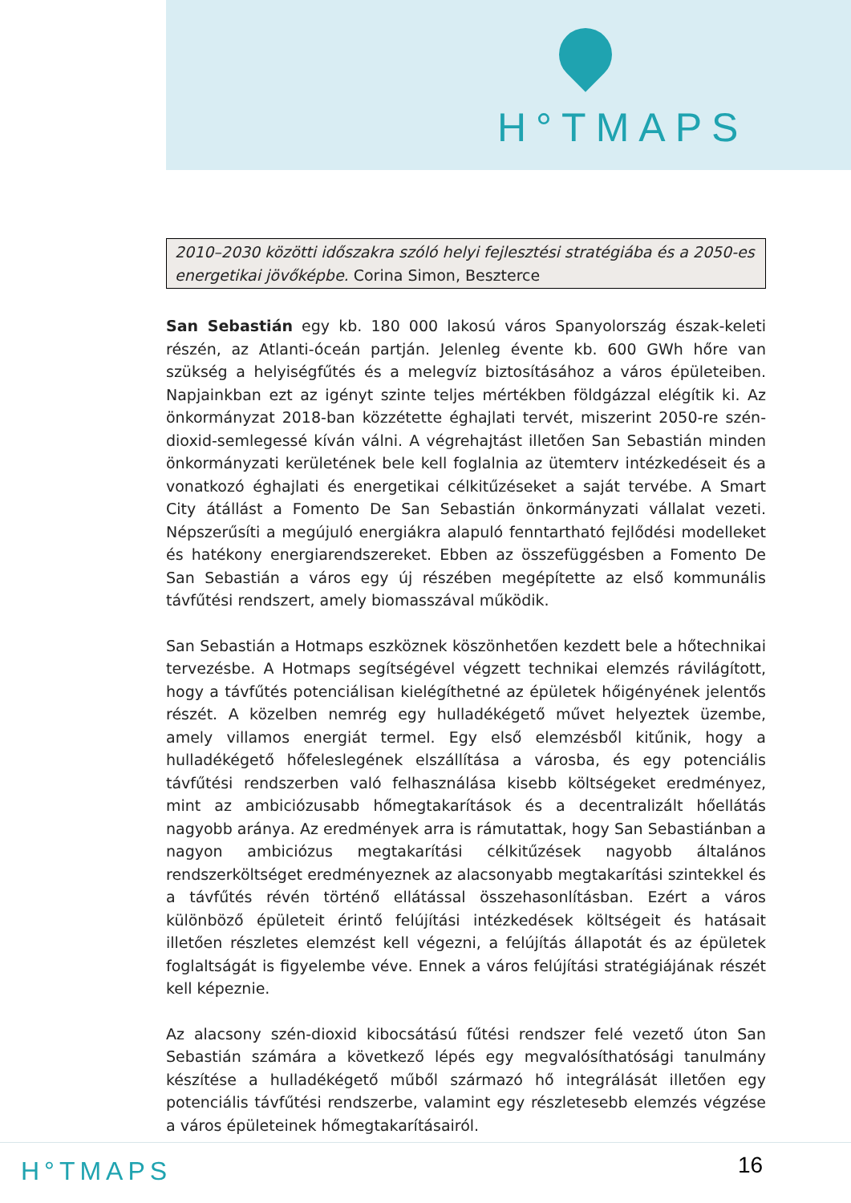H°TMAPS
2010–2030 közötti időszakra szóló helyi fejlesztési stratégiába és a 2050-es energetikai jövőképbe. Corina Simon, Beszterce
San Sebastián egy kb. 180 000 lakosú város Spanyolország észak-keleti részén, az Atlanti-óceán partján. Jelenleg évente kb. 600 GWh hőre van szükség a helyiségfűtés és a melegvíz biztosításához a város épületeiben. Napjainkban ezt az igényt szinte teljes mértékben földgázzal elégítik ki. Az önkormányzat 2018-ban közzétette éghajlati tervét, miszerint 2050-re szén-dioxid-semlegessé kíván válni. A végrehajtást illetően San Sebastián minden önkormányzati kerületének bele kell foglalnia az ütemterv intézkedéseit és a vonatkozó éghajlati és energetikai célkitűzéseket a saját tervébe. A Smart City átállást a Fomento De San Sebastián önkormányzati vállalat vezeti. Népszerűsíti a megújuló energiákra alapuló fenntartható fejlődési modelleket és hatékony energiarendszereket. Ebben az összefüggésben a Fomento De San Sebastián a város egy új részében megépítette az első kommunális távfűtési rendszert, amely biomasszával működik.
San Sebastián a Hotmaps eszköznek köszönhetően kezdett bele a hőtechnikai tervezésbe. A Hotmaps segítségével végzett technikai elemzés rávilágított, hogy a távfűtés potenciálisan kielégíthetné az épületek hőigényének jelentős részét. A közelben nemrég egy hulladékégető művet helyeztek üzembe, amely villamos energiát termel. Egy első elemzésből kitűnik, hogy a hulladékégető hőfeleslegének elszállítása a városba, és egy potenciális távfűtési rendszerben való felhasználása kisebb költségeket eredményez, mint az ambiciózusabb hőmegtakarítások és a decentralizált hőellátás nagyobb aránya. Az eredmények arra is rámutattak, hogy San Sebastiánban a nagyon ambiciózus megtakarítási célkitűzések nagyobb általános rendszerköltséget eredményeznek az alacsonyabb megtakarítási szintekkel és a távfűtés révén történő ellátással összehasonlításban. Ezért a város különböző épületeit érintő felújítási intézkedések költségeit és hatásait illetően részletes elemzést kell végezni, a felújítás állapotát és az épületek foglaltságát is figyelembe véve. Ennek a város felújítási stratégiájának részét kell képeznie.
Az alacsony szén-dioxid kibocsátású fűtési rendszer felé vezető úton San Sebastián számára a következő lépés egy megvalósíthatósági tanulmány készítése a hulladékégető műből származó hő integrálását illetően egy potenciális távfűtési rendszerbe, valamint egy részletesebb elemzés végzése a város épületeinek hőmegtakarításairól.
H°TMAPS 16